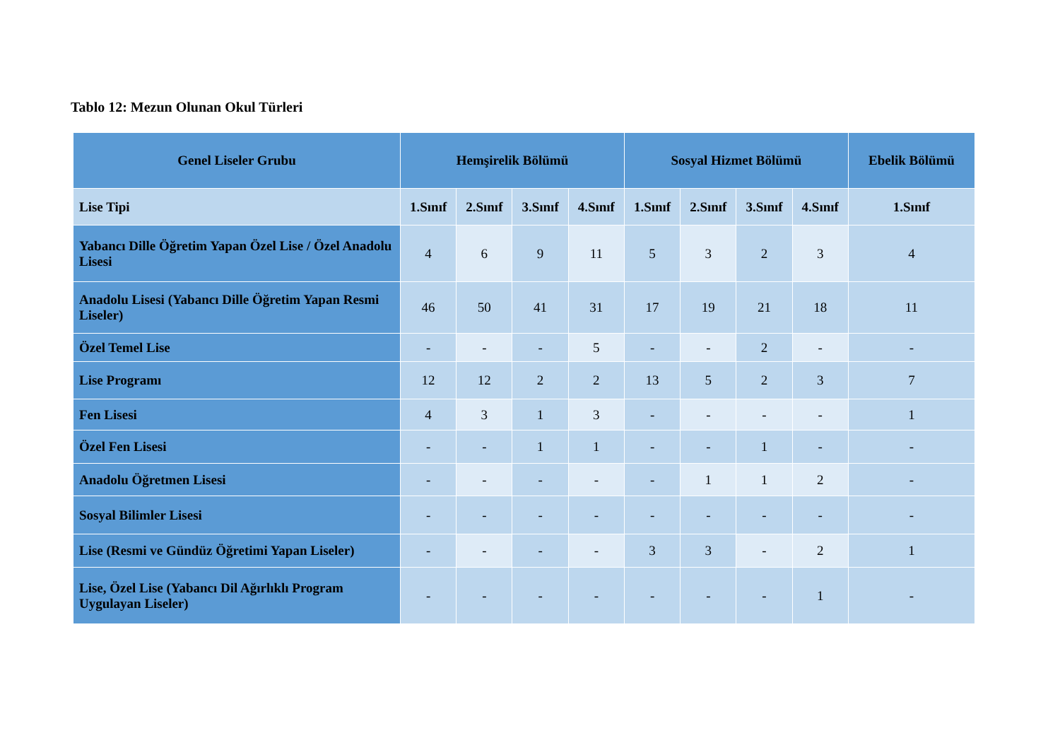Tablo 12: Mezun Olunan Okul Türleri
| Genel Liseler Grubu | Hemşirelik Bölümü | | | | Sosyal Hizmet Bölümü | | | | Ebelik Bölümü |
| --- | --- | --- | --- | --- | --- | --- | --- | --- | --- |
| Lise Tipi | 1.Sınıf | 2.Sınıf | 3.Sınıf | 4.Sınıf | 1.Sınıf | 2.Sınıf | 3.Sınıf | 4.Sınıf | 1.Sınıf |
| Yabancı Dille Öğretim Yapan Özel Lise / Özel Anadolu Lisesi | 4 | 6 | 9 | 11 | 5 | 3 | 2 | 3 | 4 |
| Anadolu Lisesi (Yabancı Dille Öğretim Yapan Resmi Liseler) | 46 | 50 | 41 | 31 | 17 | 19 | 21 | 18 | 11 |
| Özel Temel Lise | - | - | - | 5 | - | - | 2 | - | - |
| Lise Programı | 12 | 12 | 2 | 2 | 13 | 5 | 2 | 3 | 7 |
| Fen Lisesi | 4 | 3 | 1 | 3 | - | - | - | - | 1 |
| Özel Fen Lisesi | - | - | 1 | 1 | - | - | 1 | - | - |
| Anadolu Öğretmen Lisesi | - | - | - | - | - | 1 | 1 | 2 | - |
| Sosyal Bilimler Lisesi | - | - | - | - | - | - | - | - | - |
| Lise (Resmi ve Gündüz Öğretimi Yapan Liseler) | - | - | - | - | 3 | 3 | - | 2 | 1 |
| Lise, Özel Lise (Yabancı Dil Ağırlıklı Program Uygulayan Liseler) | - | - | - | - | - | - | - | 1 | - |